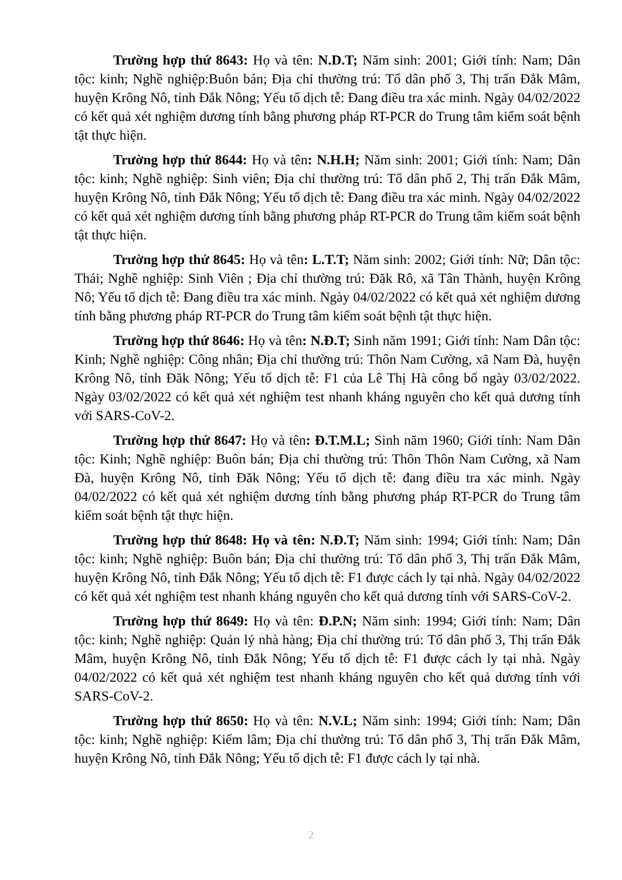Trường hợp thứ 8643: Họ và tên: N.D.T; Năm sinh: 2001; Giới tính: Nam; Dân tộc: kinh; Nghề nghiệp:Buôn bán; Địa chỉ thường trú: Tổ dân phố 3, Thị trấn Đắk Mâm, huyện Krông Nô, tỉnh Đắk Nông; Yếu tố dịch tễ: Đang điều tra xác minh. Ngày 04/02/2022 có kết quả xét nghiệm dương tính bằng phương pháp RT-PCR do Trung tâm kiểm soát bệnh tật thực hiện.
Trường hợp thứ 8644: Họ và tên: N.H.H; Năm sinh: 2001; Giới tính: Nam; Dân tộc: kinh; Nghề nghiệp: Sinh viên; Địa chỉ thường trú: Tổ dân phố 2, Thị trấn Đắk Mâm, huyện Krông Nô, tỉnh Đắk Nông; Yếu tố dịch tễ: Đang điều tra xác minh. Ngày 04/02/2022 có kết quả xét nghiệm dương tính bằng phương pháp RT-PCR do Trung tâm kiểm soát bệnh tật thực hiện.
Trường hợp thứ 8645: Họ và tên: L.T.T; Năm sinh: 2002; Giới tính: Nữ; Dân tộc: Thái; Nghề nghiệp: Sinh Viên ; Địa chỉ thường trú: Đăk Rô, xã Tân Thành, huyện Krông Nô; Yếu tố dịch tễ: Đang điều tra xác minh. Ngày 04/02/2022 có kết quả xét nghiệm dương tính bằng phương pháp RT-PCR do Trung tâm kiểm soát bệnh tật thực hiện.
Trường hợp thứ 8646: Họ và tên: N.Đ.T; Sinh năm 1991; Giới tính: Nam Dân tộc: Kinh; Nghề nghiệp: Công nhân; Địa chỉ thường trú: Thôn Nam Cường, xã Nam Đà, huyện Krông Nô, tỉnh Đăk Nông; Yếu tố dịch tễ: F1 của Lê Thị Hà công bố ngày 03/02/2022. Ngày 03/02/2022 có kết quả xét nghiệm test nhanh kháng nguyên cho kết quả dương tính với SARS-CoV-2.
Trường hợp thứ 8647: Họ và tên: Đ.T.M.L; Sinh năm 1960; Giới tính: Nam Dân tộc: Kinh; Nghề nghiệp: Buôn bán; Địa chỉ thường trú: Thôn Thôn Nam Cường, xã Nam Đà, huyện Krông Nô, tỉnh Đăk Nông; Yếu tố dịch tễ: đang điều tra xác minh. Ngày 04/02/2022 có kết quả xét nghiệm dương tính bằng phương pháp RT-PCR do Trung tâm kiểm soát bệnh tật thực hiện.
Trường hợp thứ 8648: Họ và tên: N.Đ.T; Năm sinh: 1994; Giới tính: Nam; Dân tộc: kinh; Nghề nghiệp: Buôn bán; Địa chỉ thường trú: Tổ dân phố 3, Thị trấn Đắk Mâm, huyện Krông Nô, tỉnh Đắk Nông; Yếu tố dịch tễ: F1 được cách ly tại nhà. Ngày 04/02/2022 có kết quả xét nghiệm test nhanh kháng nguyên cho kết quả dương tính với SARS-CoV-2.
Trường hợp thứ 8649: Họ và tên: Đ.P.N; Năm sinh: 1994; Giới tính: Nam; Dân tộc: kinh; Nghề nghiệp: Quản lý nhà hàng; Địa chỉ thường trú: Tổ dân phố 3, Thị trấn Đắk Mâm, huyện Krông Nô, tỉnh Đắk Nông; Yếu tố dịch tễ: F1 được cách ly tại nhà. Ngày 04/02/2022 có kết quả xét nghiệm test nhanh kháng nguyên cho kết quả dương tính với SARS-CoV-2.
Trường hợp thứ 8650: Họ và tên: N.V.L; Năm sinh: 1994; Giới tính: Nam; Dân tộc: kinh; Nghề nghiệp: Kiểm lâm; Địa chỉ thường trú: Tổ dân phố 3, Thị trấn Đắk Mâm, huyện Krông Nô, tỉnh Đắk Nông; Yếu tố dịch tễ: F1 được cách ly tại nhà.
2